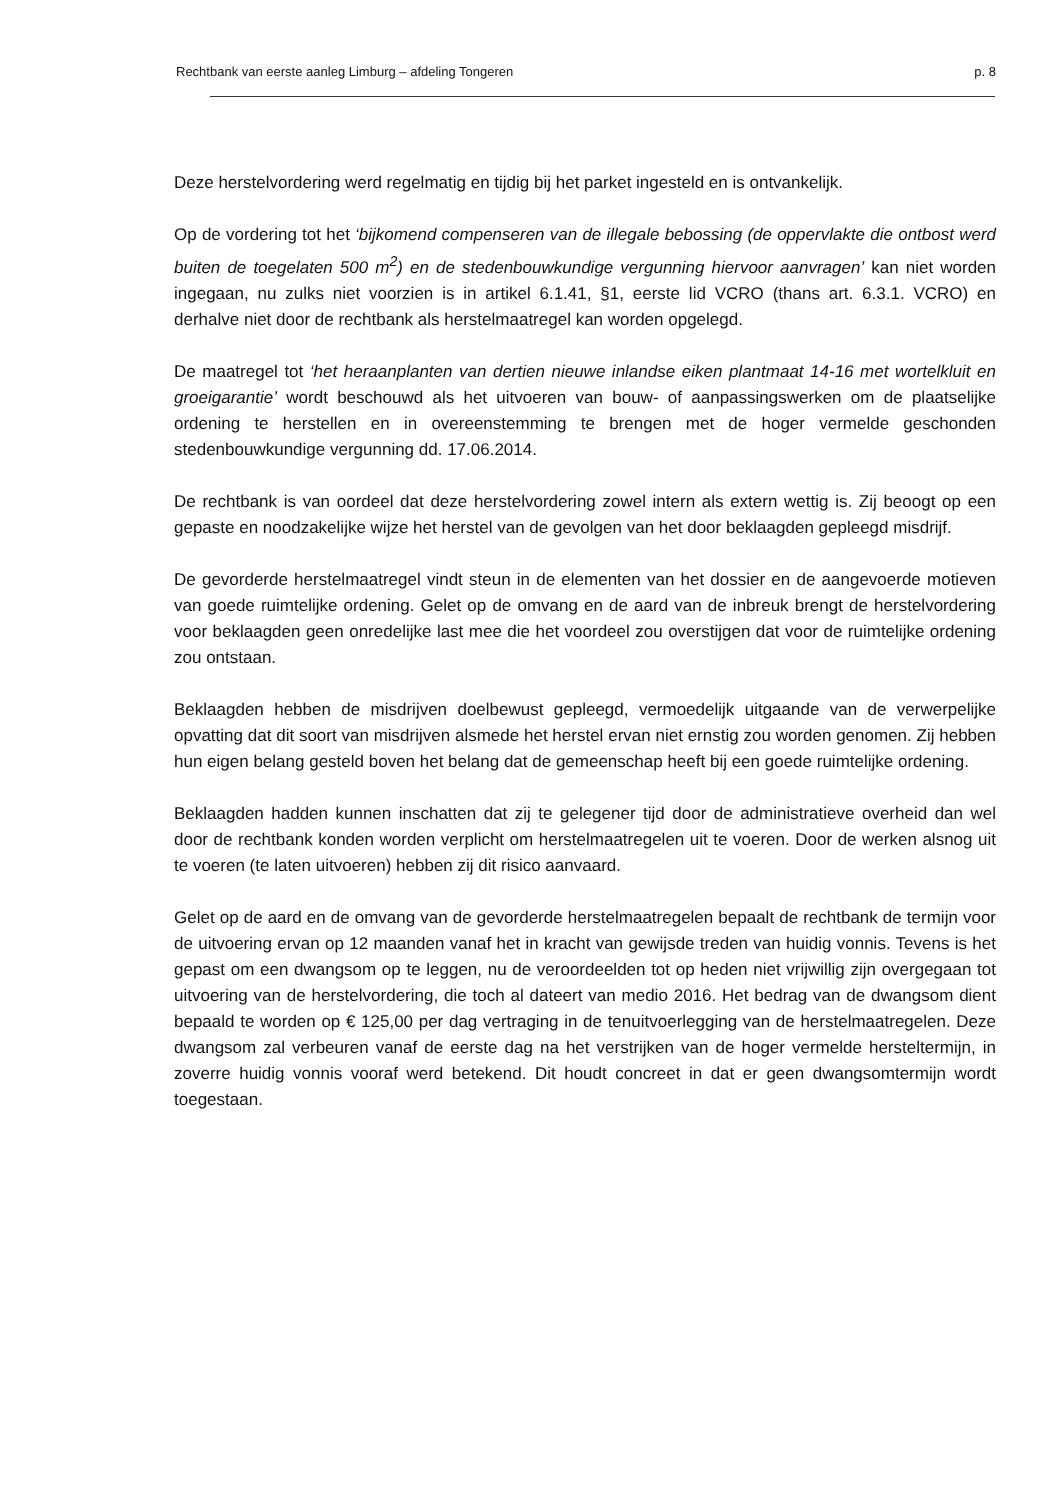Rechtbank van eerste aanleg Limburg – afdeling Tongeren p. 8
Deze herstelvordering werd regelmatig en tijdig bij het parket ingesteld en is ontvankelijk.
Op de vordering tot het ‘bijkomend compenseren van de illegale bebossing (de oppervlakte die ontbost werd buiten de toegelaten 500 m<sup>2</sup>) en de stedenbouwkundige vergunning hiervoor aanvragen’ kan niet worden ingegaan, nu zulks niet voorzien is in artikel 6.1.41, §1, eerste lid VCRO (thans art. 6.3.1. VCRO) en derhalve niet door de rechtbank als herstelmaatregel kan worden opgelegd.
De maatregel tot ‘het heraanplanten van dertien nieuwe inlandse eiken plantmaat 14-16 met wortelkluit en groeigarantie’ wordt beschouwd als het uitvoeren van bouw- of aanpassingswerken om de plaatselijke ordening te herstellen en in overeenstemming te brengen met de hoger vermelde geschonden stedenbouwkundige vergunning dd. 17.06.2014.
De rechtbank is van oordeel dat deze herstelvordering zowel intern als extern wettig is. Zij beoogt op een gepaste en noodzakelijke wijze het herstel van de gevolgen van het door beklaagden gepleegd misdrijf.
De gevorderde herstelmaatregel vindt steun in de elementen van het dossier en de aangevoerde motieven van goede ruimtelijke ordening. Gelet op de omvang en de aard van de inbreuk brengt de herstelvordering voor beklaagden geen onredelijke last mee die het voordeel zou overstijgen dat voor de ruimtelijke ordening zou ontstaan.
Beklaagden hebben de misdrijven doelbewust gepleegd, vermoedelijk uitgaande van de verwerpelijke opvatting dat dit soort van misdrijven alsmede het herstel ervan niet ernstig zou worden genomen. Zij hebben hun eigen belang gesteld boven het belang dat de gemeenschap heeft bij een goede ruimtelijke ordening.
Beklaagden hadden kunnen inschatten dat zij te gelegener tijd door de administratieve overheid dan wel door de rechtbank konden worden verplicht om herstelmaatregelen uit te voeren. Door de werken alsnog uit te voeren (te laten uitvoeren) hebben zij dit risico aanvaard.
Gelet op de aard en de omvang van de gevorderde herstelmaatregelen bepaalt de rechtbank de termijn voor de uitvoering ervan op 12 maanden vanaf het in kracht van gewijsde treden van huidig vonnis. Tevens is het gepast om een dwangsom op te leggen, nu de veroordeelden tot op heden niet vrijwillig zijn overgegaan tot uitvoering van de herstelvordering, die toch al dateert van medio 2016. Het bedrag van de dwangsom dient bepaald te worden op € 125,00 per dag vertraging in de tenuitvoerlegging van de herstelmaatregelen. Deze dwangsom zal verbeuren vanaf de eerste dag na het verstrijken van de hoger vermelde hersteltermijn, in zoverre huidig vonnis vooraf werd betekend. Dit houdt concreet in dat er geen dwangsomtermijn wordt toegestaan.